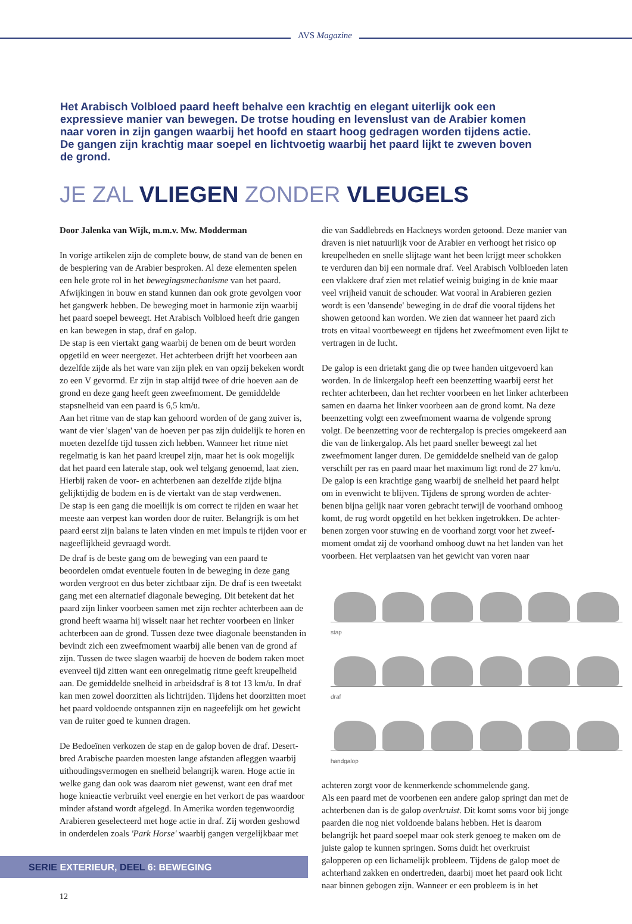AVS Magazine
Het Arabisch Volbloed paard heeft behalve een krachtig en elegant uiterlijk ook een expressieve manier van bewegen. De trotse houding en levenslust van de Arabier komen naar voren in zijn gangen waarbij het hoofd en staart hoog gedragen worden tijdens actie. De gangen zijn krachtig maar soepel en lichtvoetig waarbij het paard lijkt te zweven boven de grond.
JE ZAL VLIEGEN ZONDER VLEUGELS
Door Jalenka van Wijk, m.m.v. Mw. Modderman
In vorige artikelen zijn de complete bouw, de stand van de benen en de bespiering van de Arabier besproken. Al deze elementen spelen een hele grote rol in het bewegingsmechanisme van het paard. Afwijkingen in bouw en stand kunnen dan ook grote gevolgen voor het gangwerk hebben. De beweging moet in harmonie zijn waarbij het paard soepel beweegt. Het Arabisch Volbloed heeft drie gangen en kan bewegen in stap, draf en galop.
De stap is een viertakt gang waarbij de benen om de beurt worden opgetild en weer neergezet. Het achterbeen drijft het voorbeen aan dezelfde zijde als het ware van zijn plek en van opzij bekeken wordt zo een V gevormd. Er zijn in stap altijd twee of drie hoeven aan de grond en deze gang heeft geen zweefmoment. De gemiddelde stapsnelheid van een paard is 6,5 km/u.
Aan het ritme van de stap kan gehoord worden of de gang zuiver is, want de vier 'slagen' van de hoeven per pas zijn duidelijk te horen en moeten dezelfde tijd tussen zich hebben. Wanneer het ritme niet regelmatig is kan het paard kreupel zijn, maar het is ook mogelijk dat het paard een laterale stap, ook wel telgang genoemd, laat zien. Hierbij raken de voor- en achterbenen aan dezelfde zijde bijna gelijktijdig de bodem en is de viertakt van de stap verdwenen.
De stap is een gang die moeilijk is om correct te rijden en waar het meeste aan verpest kan worden door de ruiter. Belangrijk is om het paard eerst zijn balans te laten vinden en met impuls te rijden voor er nageeflijkheid gevraagd wordt.
De draf is de beste gang om de beweging van een paard te beoordelen omdat eventuele fouten in de beweging in deze gang worden vergroot en dus beter zichtbaar zijn. De draf is een tweetakt gang met een alternatief diagonale beweging. Dit betekent dat het paard zijn linker voorbeen samen met zijn rechter achterbeen aan de grond heeft waarna hij wisselt naar het rechter voorbeen en linker achterbeen aan de grond. Tussen deze twee diagonale beenstanden in bevindt zich een zweefmoment waarbij alle benen van de grond af zijn. Tussen de twee slagen waarbij de hoeven de bodem raken moet evenveel tijd zitten want een onregelmatig ritme geeft kreupelheid aan. De gemiddelde snelheid in arbeidsdraf is 8 tot 13 km/u. In draf kan men zowel doorzitten als lichtrijden. Tijdens het doorzitten moet het paard voldoende ontspannen zijn en nageefelijk om het gewicht van de ruiter goed te kunnen dragen.
De Bedoeïnen verkozen de stap en de galop boven de draf. Desert-bred Arabische paarden moesten lange afstanden afleggen waarbij uithoudingsvermogen en snelheid belangrijk waren. Hoge actie in welke gang dan ook was daarom niet gewenst, want een draf met hoge knieactie verbruikt veel energie en het verkort de pas waardoor minder afstand wordt afgelegd. In Amerika worden tegenwoordig Arabieren geselecteerd met hoge actie in draf. Zij worden geshowd in onderdelen zoals 'Park Horse' waarbij gangen vergelijkbaar met
die van Saddlebreds en Hackneys worden getoond. Deze manier van draven is niet natuurlijk voor de Arabier en verhoogt het risico op kreupelheden en snelle slijtage want het been krijgt meer schokken te verduren dan bij een normale draf. Veel Arabisch Volbloeden laten een vlakkere draf zien met relatief weinig buiging in de knie maar veel vrijheid vanuit de schouder. Wat vooral in Arabieren gezien wordt is een 'dansende' beweging in de draf die vooral tijdens het showen getoond kan worden. We zien dat wanneer het paard zich trots en vitaal voortbeweegt en tijdens het zweefmoment even lijkt te vertragen in de lucht.
De galop is een drietakt gang die op twee handen uitgevoerd kan worden. In de linkergalop heeft een beenzetting waarbij eerst het rechter achterbeen, dan het rechter voorbeen en het linker achterbeen samen en daarna het linker voorbeen aan de grond komt. Na deze beenzetting volgt een zweefmoment waarna de volgende sprong volgt. De beenzetting voor de rechtergalop is precies omgekeerd aan die van de linkergalop. Als het paard sneller beweegt zal het zweefmoment langer duren. De gemiddelde snelheid van de galop verschilt per ras en paard maar het maximum ligt rond de 27 km/u.
De galop is een krachtige gang waarbij de snelheid het paard helpt om in evenwicht te blijven. Tijdens de sprong worden de achter-benen bijna gelijk naar voren gebracht terwijl de voorhand omhoog komt, de rug wordt opgetild en het bekken ingetrokken. De achter-benen zorgen voor stuwing en de voorhand zorgt voor het zweef-moment omdat zij de voorhand omhoog duwt na het landen van het voorbeen. Het verplaatsen van het gewicht van voren naar
stap
draf
handgalop
achteren zorgt voor de kenmerkende schommelende gang.
Als een paard met de voorbenen een andere galop springt dan met de achterbenen dan is de galop overkruist. Dit komt soms voor bij jonge paarden die nog niet voldoende balans hebben. Het is daarom belangrijk het paard soepel maar ook sterk genoeg te maken om de juiste galop te kunnen springen. Soms duidt het overkruist galopperen op een lichamelijk probleem. Tijdens de galop moet de achterhand zakken en ondertreden, daarbij moet het paard ook licht naar binnen gebogen zijn. Wanneer er een probleem is in het
SERIE EXTERIEUR, DEEL 6: BEWEGING
12